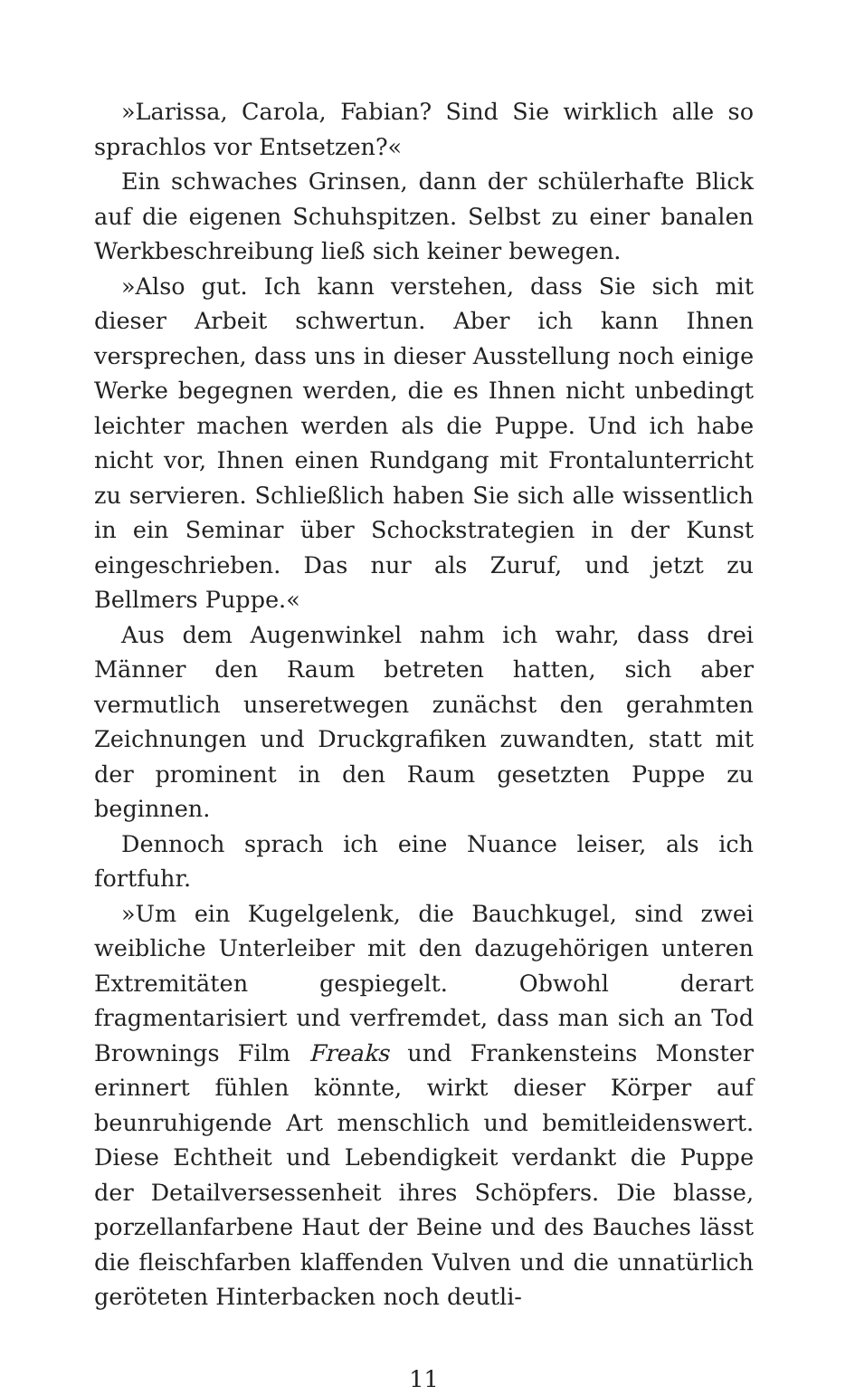»Larissa, Carola, Fabian? Sind Sie wirklich alle so sprachlos vor Entsetzen?«
Ein schwaches Grinsen, dann der schülerhafte Blick auf die eigenen Schuhspitzen. Selbst zu einer banalen Werkbeschreibung ließ sich keiner bewegen.
»Also gut. Ich kann verstehen, dass Sie sich mit dieser Arbeit schwertun. Aber ich kann Ihnen versprechen, dass uns in dieser Ausstellung noch einige Werke begegnen werden, die es Ihnen nicht unbedingt leichter machen werden als die Puppe. Und ich habe nicht vor, Ihnen einen Rundgang mit Frontalunterricht zu servieren. Schließlich haben Sie sich alle wissentlich in ein Seminar über Schockstrategien in der Kunst eingeschrieben. Das nur als Zuruf, und jetzt zu Bellmers Puppe.«
Aus dem Augenwinkel nahm ich wahr, dass drei Männer den Raum betreten hatten, sich aber vermutlich unseretwegen zunächst den gerahmten Zeichnungen und Druckgrafiken zuwandten, statt mit der prominent in den Raum gesetzten Puppe zu beginnen.
Dennoch sprach ich eine Nuance leiser, als ich fortfuhr.
»Um ein Kugelgelenk, die Bauchkugel, sind zwei weibliche Unterleiber mit den dazugehörigen unteren Extremitäten gespiegelt. Obwohl derart fragmentarisiert und verfremdet, dass man sich an Tod Brownings Film Freaks und Frankensteins Monster erinnert fühlen könnte, wirkt dieser Körper auf beunruhigende Art menschlich und bemitleidenswert. Diese Echtheit und Lebendigkeit verdankt die Puppe der Detailversessenheit ihres Schöpfers. Die blasse, porzellanfarbene Haut der Beine und des Bauches lässt die fleischfarben klaffenden Vulven und die unnatürlich geröteten Hinterbacken noch deutli-
11